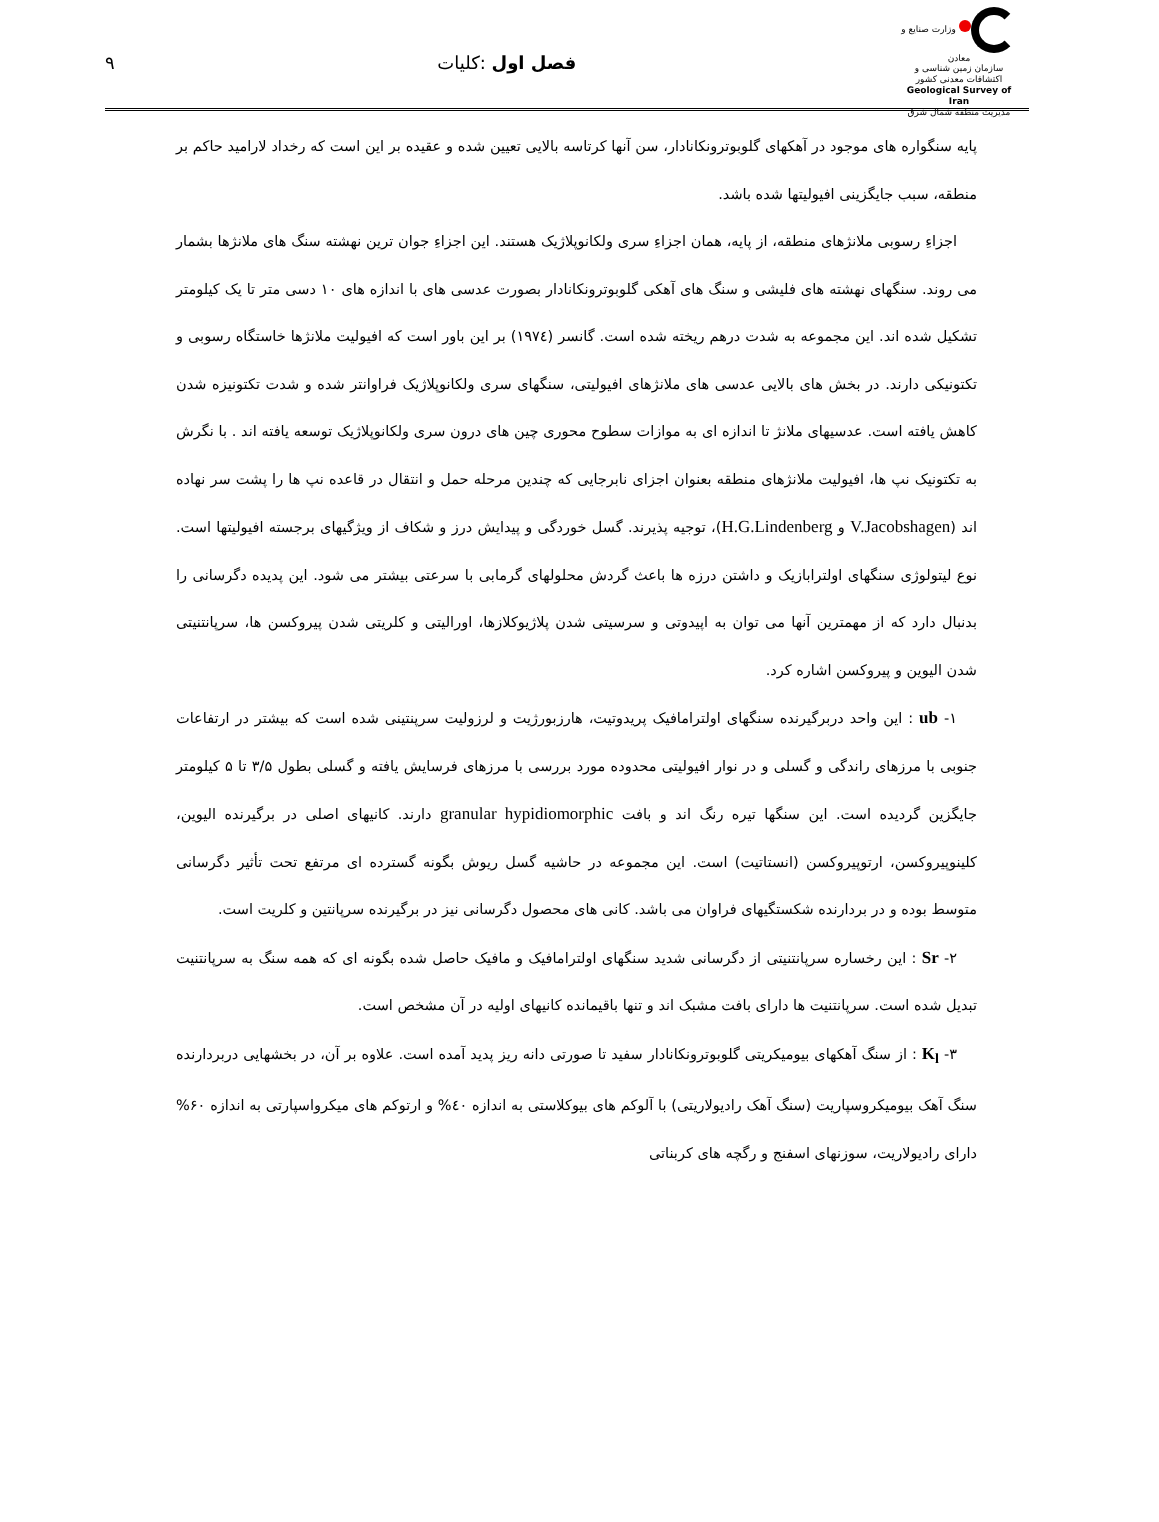وزارت صنایع و معادن
سازمان زمین شناسی و اکتشافات معدنی کشور
Geological Survey of Iran
مدیریت منطقه شمال شرق
فصل اول :کلیات ۹
پایه سنگواره های موجود در آهکهای گلوبوترونکانادار، سن آنها کرتاسه بالایی تعیین شده و عقیده بر این است که رخداد لارامید حاکم بر منطقه، سبب جایگزینی افیولیتها شده باشد.
اجزاءِ رسوبی ملانژهای منطقه، از پایه، همان اجزاءِ سری ولکانوپلاژیک هستند. این اجزاءِ جوان ترین نهشته سنگ های ملانژها بشمار می روند. سنگهای نهشته های فلیشی و سنگ های آهکی گلوبوترونکانادار بصورت عدسی های با اندازه های ۱۰ دسی متر تا یک کیلومتر تشکیل شده اند. این مجموعه به شدت درهم ریخته شده است. گانسر (۱۹۷٤) بر این باور است که افیولیت ملانژها خاستگاه رسوبی و تکتونیکی دارند. در بخش های بالایی عدسی های ملانژهای افیولیتی، سنگهای سری ولکانوپلاژیک فراوانتر شده و شدت تکتونیزه شدن کاهش یافته است. عدسیهای ملانژ تا اندازه ای به موازات سطوح محوری چین های درون سری ولکانوپلاژیک توسعه یافته اند . با نگرش به تکتونیک نپ ها، افیولیت ملانژهای منطقه بعنوان اجزای نابرجایی که چندین مرحله حمل و انتقال در قاعده نپ ها را پشت سر نهاده اند (V.Jacobshagen و H.G.Lindenberg)، توجیه پذیرند. گسل خوردگی و پیدایش درز و شکاف از ویژگیهای برجسته افیولیتها است. نوع لیتولوژی سنگهای اولترابازیک و داشتن درزه ها باعث گردش محلولهای گرمابی با سرعتی بیشتر می شود. این پدیده دگرسانی را بدنبال دارد که از مهمترین آنها می توان به اپیدوتی و سرسیتی شدن پلاژیوکلازها، اورالیتی و کلریتی شدن پیروکسن ها، سرپانتنیتی شدن الیوین و پیروکسن اشاره کرد.
۱- ub : این واحد دربرگیرنده سنگهای اولترامافیک پریدوتیت، هارزبورژیت و لرزولیت سرپنتینی شده است که بیشتر در ارتفاعات جنوبی با مرزهای راندگی و گسلی و در نوار افیولیتی محدوده مورد بررسی با مرزهای فرسایش یافته و گسلی بطول ۳/۵ تا ۵ کیلومتر جایگزین گردیده است. این سنگها تیره رنگ اند و بافت granular hypidiomorphic دارند. کانیهای اصلی در برگیرنده الیوین، کلینوپیروکسن، ارتوپیروکسن (انستاتیت) است. این مجموعه در حاشیه گسل ریوش بگونه گسترده ای مرتفع تحت تأثیر دگرسانی متوسط بوده و در بردارنده شکستگیهای فراوان می باشد. کانی های محصول دگرسانی نیز در برگیرنده سرپانتین و کلریت است.
۲- Sr : این رخساره سرپانتنیتی از دگرسانی شدید سنگهای اولترامافیک و مافیک حاصل شده بگونه ای که همه سنگ به سرپانتنیت تبدیل شده است. سرپانتنیت ها دارای بافت مشبک اند و تنها باقیمانده کانیهای اولیه در آن مشخص است.
۳- K<sub>l</sub> : از سنگ آهکهای بیومیکریتی گلوبوترونکانادار سفید تا صورتی دانه ریز پدید آمده است. علاوه بر آن، در بخشهایی دربردارنده سنگ آهک بیومیکروسپاریت (سنگ آهک رادیولاریتی) با آلوکم های بیوکلاستی به اندازه ٤۰% و ارتوکم های میکرواسپارتی به اندازه ۶۰% دارای رادیولاریت، سوزنهای اسفنج و رگچه های کربناتی